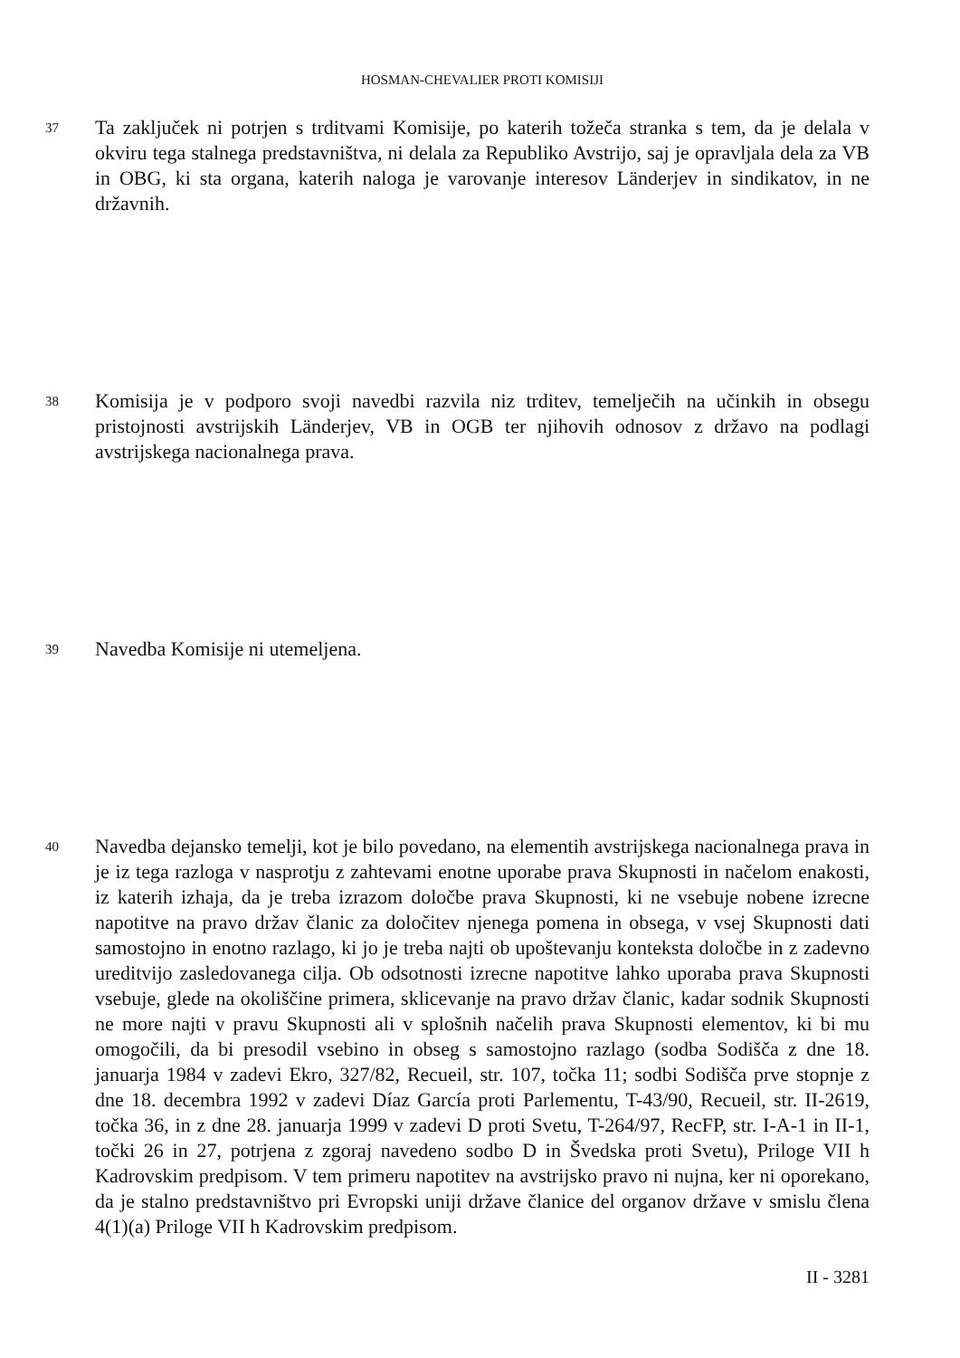HOSMAN-CHEVALIER PROTI KOMISIJI
37
Ta zaključek ni potrjen s trditvami Komisije, po katerih tožeča stranka s tem, da je delala v okviru tega stalnega predstavništva, ni delala za Republiko Avstrijo, saj je opravljala dela za VB in OBG, ki sta organa, katerih naloga je varovanje interesov Länderjev in sindikatov, in ne državnih.
38
Komisija je v podporo svoji navedbi razvila niz trditev, temelječih na učinkih in obsegu pristojnosti avstrijskih Länderjev, VB in OGB ter njihovih odnosov z državo na podlagi avstrijskega nacionalnega prava.
39
Navedba Komisije ni utemeljena.
40
Navedba dejansko temelji, kot je bilo povedano, na elementih avstrijskega nacionalnega prava in je iz tega razloga v nasprotju z zahtevami enotne uporabe prava Skupnosti in načelom enakosti, iz katerih izhaja, da je treba izrazom določbe prava Skupnosti, ki ne vsebuje nobene izrecne napotitve na pravo držav članic za določitev njenega pomena in obsega, v vsej Skupnosti dati samostojno in enotno razlago, ki jo je treba najti ob upoštevanju konteksta določbe in z zadevno ureditvijo zasledovanega cilja. Ob odsotnosti izrecne napotitve lahko uporaba prava Skupnosti vsebuje, glede na okoliščine primera, sklicevanje na pravo držav članic, kadar sodnik Skupnosti ne more najti v pravu Skupnosti ali v splošnih načelih prava Skupnosti elementov, ki bi mu omogočili, da bi presodil vsebino in obseg s samostojno razlago (sodba Sodišča z dne 18. januarja 1984 v zadevi Ekro, 327/82, Recueil, str. 107, točka 11; sodbi Sodišča prve stopnje z dne 18. decembra 1992 v zadevi Díaz García proti Parlementu, T-43/90, Recueil, str. II-2619, točka 36, in z dne 28. januarja 1999 v zadevi D proti Svetu, T-264/97, RecFP, str. I-A-1 in II-1, točki 26 in 27, potrjena z zgoraj navedeno sodbo D in Švedska proti Svetu), Priloge VII h Kadrovskim predpisom. V tem primeru napotitev na avstrijsko pravo ni nujna, ker ni oporekano, da je stalno predstavništvo pri Evropski uniji države članice del organov države v smislu člena 4(1)(a) Priloge VII h Kadrovskim predpisom.
II - 3281